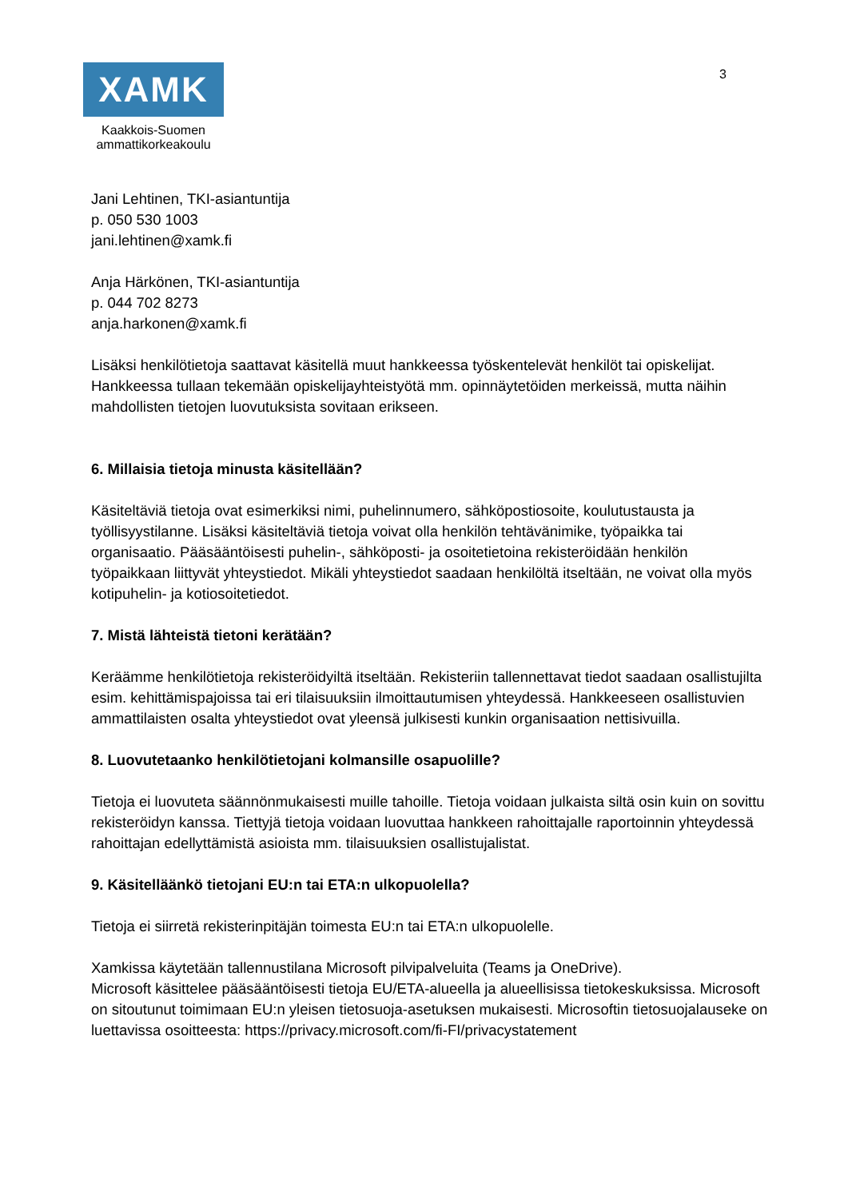XAMK
Kaakkois-Suomen
ammattikorkeakoulu
3
Jani Lehtinen, TKI-asiantuntija
p. 050 530 1003
jani.lehtinen@xamk.fi
Anja Härkönen, TKI-asiantuntija
p. 044 702 8273
anja.harkonen@xamk.fi
Lisäksi henkilötietoja saattavat käsitellä muut hankkeessa työskentelevät henkilöt tai opiskelijat. Hankkeessa tullaan tekemään opiskelijayhteistyötä mm. opinnäytetöiden merkeissä, mutta näihin mahdollisten tietojen luovutuksista sovitaan erikseen.
6. Millaisia tietoja minusta käsitellään?
Käsiteltäviä tietoja ovat esimerkiksi nimi, puhelinnumero, sähköpostiosoite, koulutustausta ja työllisyystilanne. Lisäksi käsiteltäviä tietoja voivat olla henkilön tehtävänimike, työpaikka tai organisaatio. Pääsääntöisesti puhelin-, sähköposti- ja osoitetietoina rekisteröidään henkilön työpaikkaan liittyvät yhteystiedot. Mikäli yhteystiedot saadaan henkilöltä itseltään, ne voivat olla myös kotipuhelin- ja kotiosoitetiedot.
7. Mistä lähteistä tietoni kerätään?
Keräämme henkilötietoja rekisteröidyiltä itseltään. Rekisteriin tallennettavat tiedot saadaan osallistujilta esim. kehittämispajoissa tai eri tilaisuuksiin ilmoittautumisen yhteydessä. Hankkeeseen osallistuvien ammattilaisten osalta yhteystiedot ovat yleensä julkisesti kunkin organisaation nettisivuilla.
8. Luovutetaanko henkilötietojani kolmansille osapuolille?
Tietoja ei luovuteta säännönmukaisesti muille tahoille. Tietoja voidaan julkaista siltä osin kuin on sovittu rekisteröidyn kanssa. Tiettyjä tietoja voidaan luovuttaa hankkeen rahoittajalle raportoinnin yhteydessä rahoittajan edellyttämistä asioista mm. tilaisuuksien osallistujalistat.
9. Käsitelläänkö tietojani EU:n tai ETA:n ulkopuolella?
Tietoja ei siirretä rekisterinpitäjän toimesta EU:n tai ETA:n ulkopuolelle.
Xamkissa käytetään tallennustilana Microsoft pilvipalveluita (Teams ja OneDrive).
Microsoft käsittelee pääsääntöisesti tietoja EU/ETA-alueella ja alueellisissa tietokeskuksissa. Microsoft on sitoutunut toimimaan EU:n yleisen tietosuoja-asetuksen mukaisesti. Microsoftin tietosuojalauseke on luettavissa osoitteesta: https://privacy.microsoft.com/fi-FI/privacystatement